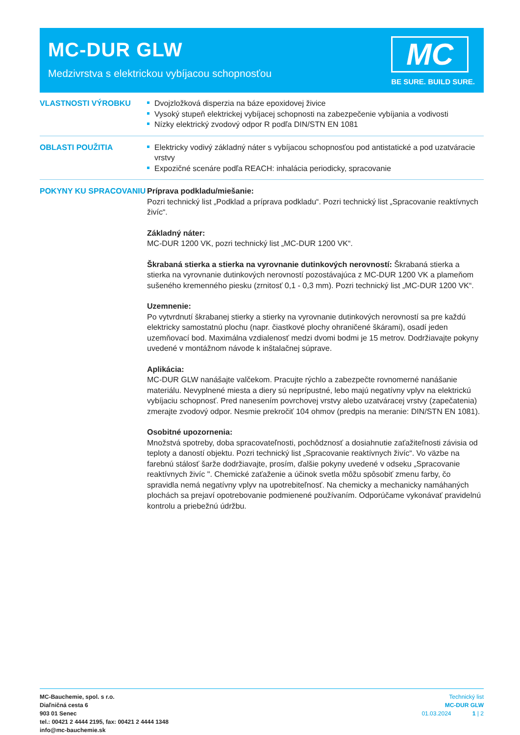MC-DUR GLW
Medzivrstva s elektrickou vybíjacou schopnosťou
MC
BE SURE. BUILD SURE.
VLASTNOSTI VÝROBKU Dvojzložková disperzia na báze epoxidovej živice
Vysoký stupeň elektrickej vybíjacej schopnosti na zabezpečenie vybíjania a vodivosti
Nízky elektrický zvodový odpor R podľa DIN/STN EN 1081
OBLASTI POUŽITIA Elektricky vodivý základný náter s vybíjacou schopnosťou pod antistatické a pod uzatváracie vrstvy
Expozičné scenáre podľa REACH: inhalácia periodicky, spracovanie
POKYNY KU SPRACOVANIU Príprava podkladu/miešanie:
Pozri technický list „Podklad a príprava podkladu“. Pozri technický list „Spracovanie reaktívnych živíc“.
Základný náter:
MC-DUR 1200 VK, pozri technický list „MC-DUR 1200 VK“.
Škrabaná stierka a stierka na vyrovnanie dutinkových nerovností: Škrabaná stierka a stierka na vyrovnanie dutinkových nerovností pozostávajúca z MC-DUR 1200 VK a plameňom sušeného kremenného piesku (zrnitosť 0,1 - 0,3 mm). Pozri technický list „MC-DUR 1200 VK“.
Uzemnenie:
Po vytvrdnutí škrabanej stierky a stierky na vyrovnanie dutinkových nerovností sa pre každú elektricky samostatnú plochu (napr. čiastkové plochy ohraničené škárami), osadí jeden uzemňovací bod. Maximálna vzdialenosť medzi dvomi bodmi je 15 metrov. Dodržiavajte pokyny uvedené v montážnom návode k inštalačnej súprave.
Aplikácia:
MC-DUR GLW nanášajte valčekom. Pracujte rýchlo a zabezpečte rovnomerné nanášanie materiálu. Nevyplnené miesta a diery sú neprípustné, lebo majú negatívny vplyv na elektrickú vybíjaciu schopnosť. Pred nanesením povrchovej vrstvy alebo uzatváracej vrstvy (zapečatenia) zmerajte zvodový odpor. Nesmie prekročiť 104 ohmov (predpis na meranie: DIN/STN EN 1081).
Osobitné upozornenia:
Množstvá spotreby, doba spracovateľnosti, pochôdznosť a dosiahnutie zaťažiteľnosti závisia od teploty a daností objektu. Pozri technický list „Spracovanie reaktívnych živíc“. Vo väzbe na farebnú stálosť šarže dodržiavajte, prosím, ďalšie pokyny uvedené v odseku „Spracovanie reaktívnych živíc ". Chemické zaťaženie a účinok svetla môžu spôsobiť zmenu farby, čo spravidla nemá negatívny vplyv na upotrebiteľnosť. Na chemicky a mechanicky namáhaných plochách sa prejaví opotrebovanie podmienené používaním. Odporúčame vykonávať pravidelnú kontrolu a priebežnú údržbu.
MC-Bauchemie, spol. s r.o.
Diaľničná cesta 6
903 01 Senec
tel.: 00421 2 4444 2195, fax: 00421 2 4444 1348
info@mc-bauchemie.sk
Technický list
MC-DUR GLW
01.03.2024 1 | 2